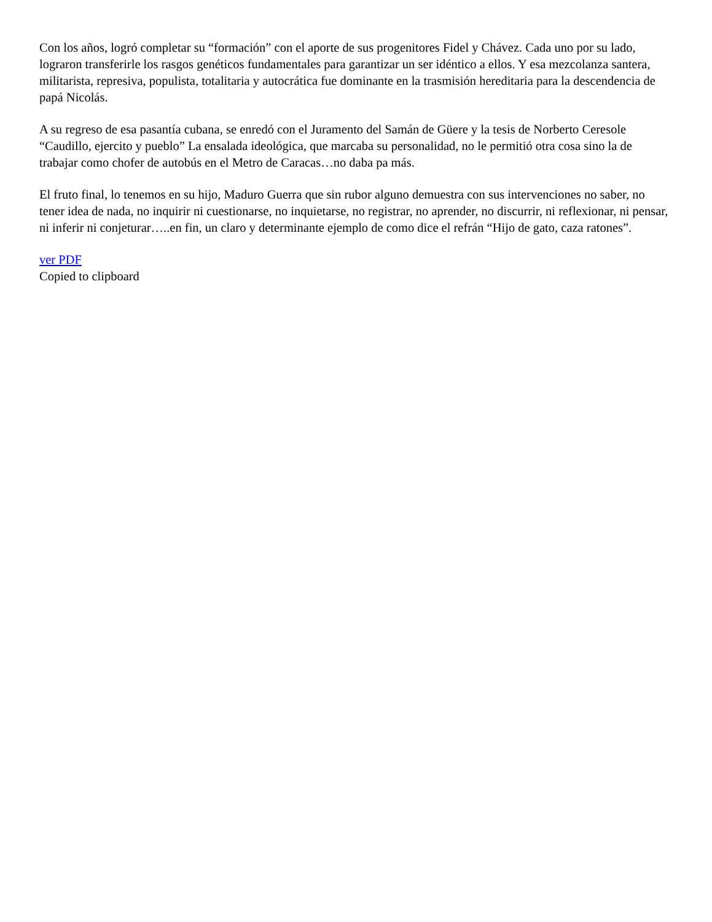Con los años, logró completar su “formación” con el aporte de sus progenitores Fidel y Chávez. Cada uno por su lado, lograron transferirle los rasgos genéticos fundamentales para garantizar un ser idéntico a ellos. Y esa mezcolanza santera, militarista, represiva, populista, totalitaria y autocrática fue dominante en la trasmisión hereditaria para la descendencia de papá Nicolás.
A su regreso de esa pasantía cubana, se enredó con el Juramento del Samán de Güere y la tesis de Norberto Ceresole “Caudillo, ejercito y pueblo” La ensalada ideológica, que marcaba su personalidad, no le permitió otra cosa sino la de trabajar como chofer de autobús en el Metro de Caracas…no daba pa más.
El fruto final, lo tenemos en su hijo, Maduro Guerra que sin rubor alguno demuestra con sus intervenciones no saber, no tener idea de nada, no inquirir ni cuestionarse, no inquietarse, no registrar, no aprender, no discurrir, ni reflexionar, ni pensar, ni inferir ni conjeturar…..en fin, un claro y determinante ejemplo de como dice el refrán “Hijo de gato, caza ratones”.
ver PDF
Copied to clipboard